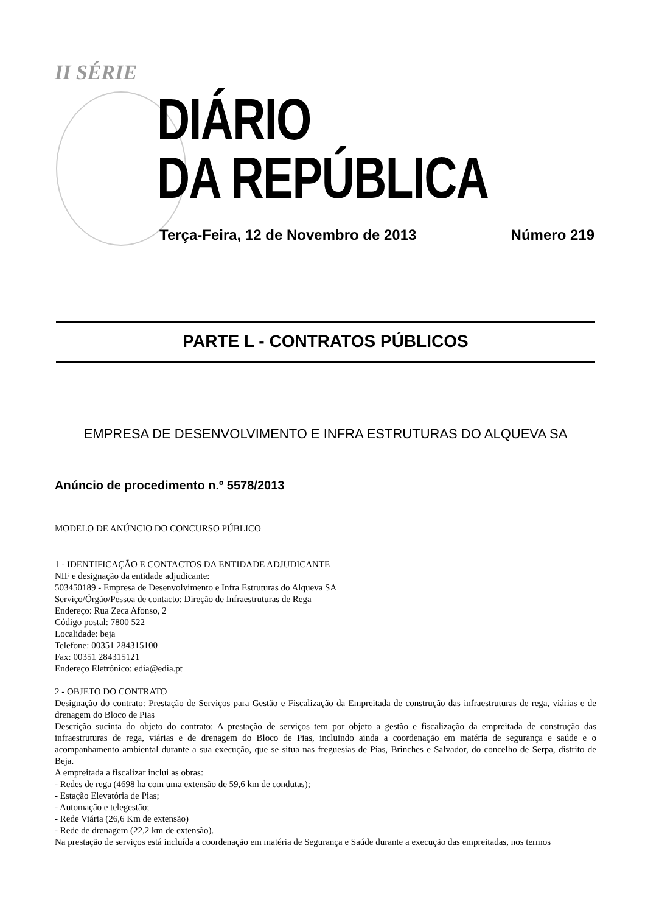II SÉRIE
DIÁRIO
DA REPÚBLICA
Terça-Feira, 12 de Novembro de 2013 Número 219
PARTE L - CONTRATOS PÚBLICOS
EMPRESA DE DESENVOLVIMENTO E INFRA ESTRUTURAS DO ALQUEVA SA
Anúncio de procedimento n.º 5578/2013
MODELO DE ANÚNCIO DO CONCURSO PÚBLICO
1 - IDENTIFICAÇÃO E CONTACTOS DA ENTIDADE ADJUDICANTE
NIF e designação da entidade adjudicante:
503450189 - Empresa de Desenvolvimento e Infra Estruturas do Alqueva SA
Serviço/Órgão/Pessoa de contacto: Direção de Infraestruturas de Rega
Endereço: Rua Zeca Afonso, 2
Código postal: 7800 522
Localidade: beja
Telefone: 00351 284315100
Fax: 00351 284315121
Endereço Eletrónico: edia@edia.pt
2 - OBJETO DO CONTRATO
Designação do contrato: Prestação de Serviços para Gestão e Fiscalização da Empreitada de construção das infraestruturas de rega, viárias e de drenagem do Bloco de Pias
Descrição sucinta do objeto do contrato: A prestação de serviços tem por objeto a gestão e fiscalização da empreitada de construção das infraestruturas de rega, viárias e de drenagem do Bloco de Pias, incluindo ainda a coordenação em matéria de segurança e saúde e o acompanhamento ambiental durante a sua execução, que se situa nas freguesias de Pias, Brinches e Salvador, do concelho de Serpa, distrito de Beja.
A empreitada a fiscalizar inclui as obras:
- Redes de rega (4698 ha com uma extensão de 59,6 km de condutas);
- Estação Elevatória de Pias;
- Automação e telegestão;
- Rede Viária (26,6 Km de extensão)
- Rede de drenagem (22,2 km de extensão).
Na prestação de serviços está incluída a coordenação em matéria de Segurança e Saúde durante a execução das empreitadas, nos termos